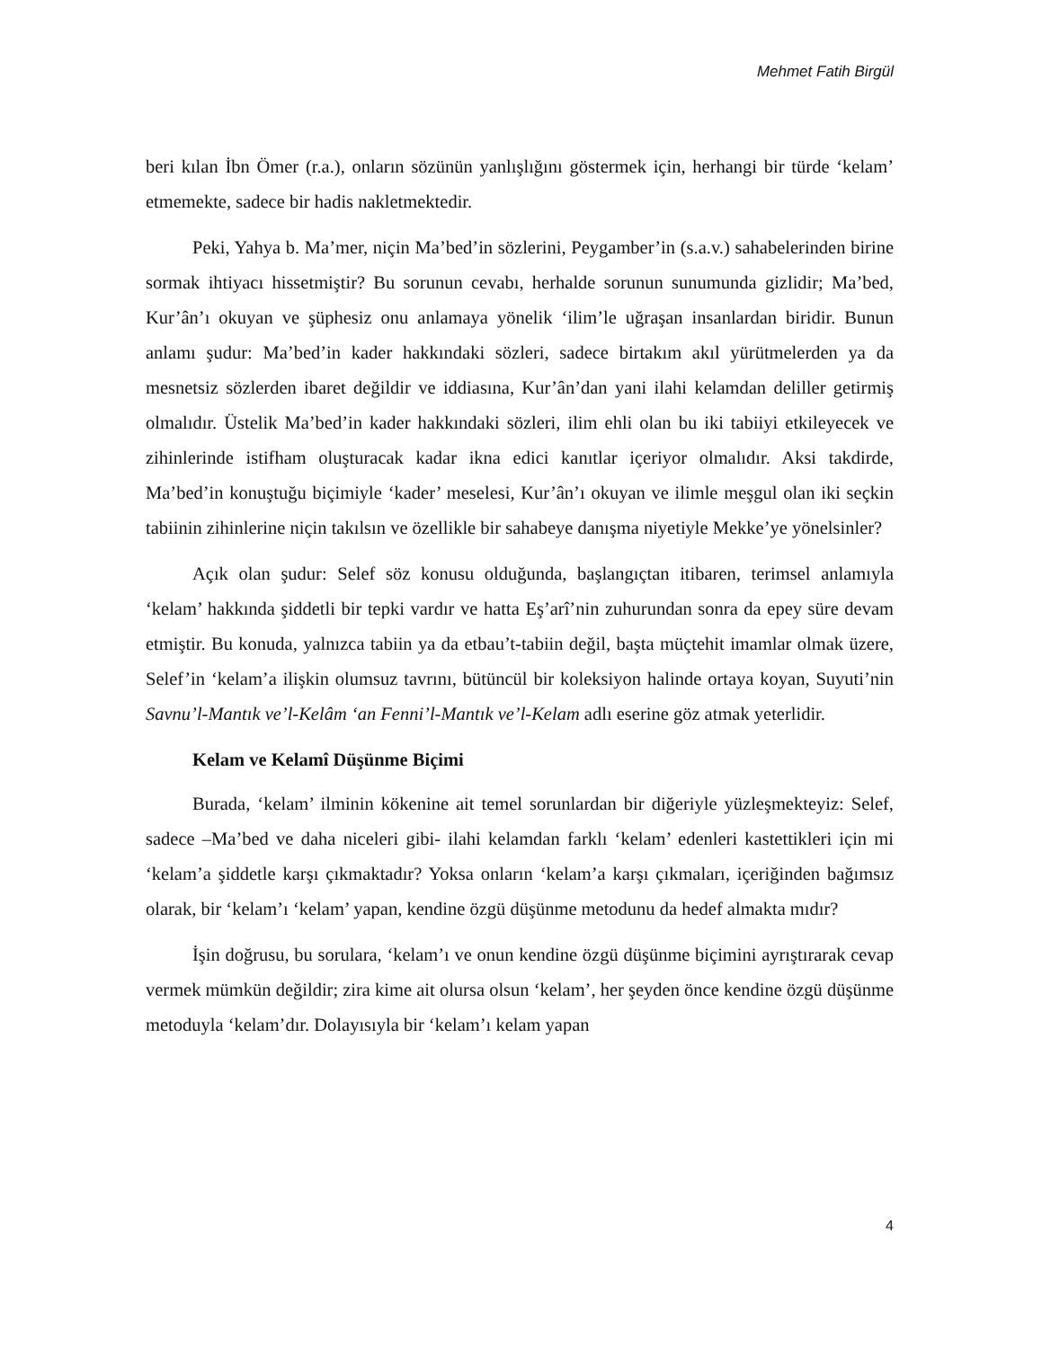Mehmet Fatih Birgül
beri kılan İbn Ömer (r.a.), onların sözünün yanlışlığını göstermek için, herhangi bir türde ‘kelam’ etmemekte, sadece bir hadis nakletmektedir.
Peki, Yahya b. Ma’mer, niçin Ma’bed’in sözlerini, Peygamber’in (s.a.v.) sahabelerinden birine sormak ihtiyacı hissetmiştir? Bu sorunun cevabı, herhalde sorunun sunumunda gizlidir; Ma’bed, Kur’ân’ı okuyan ve şüphesiz onu anlamaya yönelik ‘ilim’le uğraşan insanlardan biridir. Bunun anlamı şudur: Ma’bed’in kader hakkındaki sözleri, sadece birtakım akıl yürütmelerden ya da mesnetsiz sözlerden ibaret değildir ve iddiasına, Kur’ân’dan yani ilahi kelamdan deliller getirmiş olmalıdır. Üstelik Ma’bed’in kader hakkındaki sözleri, ilim ehli olan bu iki tabiiyi etkileyecek ve zihinlerinde istifham oluşturacak kadar ikna edici kanıtlar içeriyor olmalıdır. Aksi takdirde, Ma’bed’in konuştuğu biçimiyle ‘kader’ meselesi, Kur’ân’ı okuyan ve ilimle meşgul olan iki seçkin tabiinin zihinlerine niçin takılsın ve özellikle bir sahabeye danışma niyetiyle Mekke’ye yönelsinler?
Açık olan şudur: Selef söz konusu olduğunda, başlangıçtan itibaren, terimsel anlamıyla ‘kelam’ hakkında şiddetli bir tepki vardır ve hatta Eş’arî’nin zuhurundan sonra da epey süre devam etmiştir. Bu konuda, yalnızca tabiin ya da etbau’t-tabiin değil, başta müçtehit imamlar olmak üzere, Selef’in ‘kelam’a ilişkin olumsuz tavrını, bütüncül bir koleksiyon halinde ortaya koyan, Suyuti’nin Savnu’l-Mantık ve’l-Kelâm ‘an Fenni’l-Mantık ve’l-Kelam adlı eserine göz atmak yeterlidir.
Kelam ve Kelamî Düşünme Biçimi
Burada, ‘kelam’ ilminin kökenine ait temel sorunlardan bir diğeriyle yüzleşmekteyiz: Selef, sadece –Ma’bed ve daha niceleri gibi- ilahi kelamdan farklı ‘kelam’ edenleri kastettikleri için mi ‘kelam’a şiddetle karşı çıkmaktadır? Yoksa onların ‘kelam’a karşı çıkmaları, içeriğinden bağımsız olarak, bir ‘kelam’ı ‘kelam’ yapan, kendine özgü düşünme metodunu da hedef almakta mıdır?
İşin doğrusu, bu sorulara, ‘kelam’ı ve onun kendine özgü düşünme biçimini ayrıştırarak cevap vermek mümkün değildir; zira kime ait olursa olsun ‘kelam’, her şeyden önce kendine özgü düşünme metoduyla ‘kelam’dır. Dolayısıyla bir ‘kelam’ı kelam yapan
4